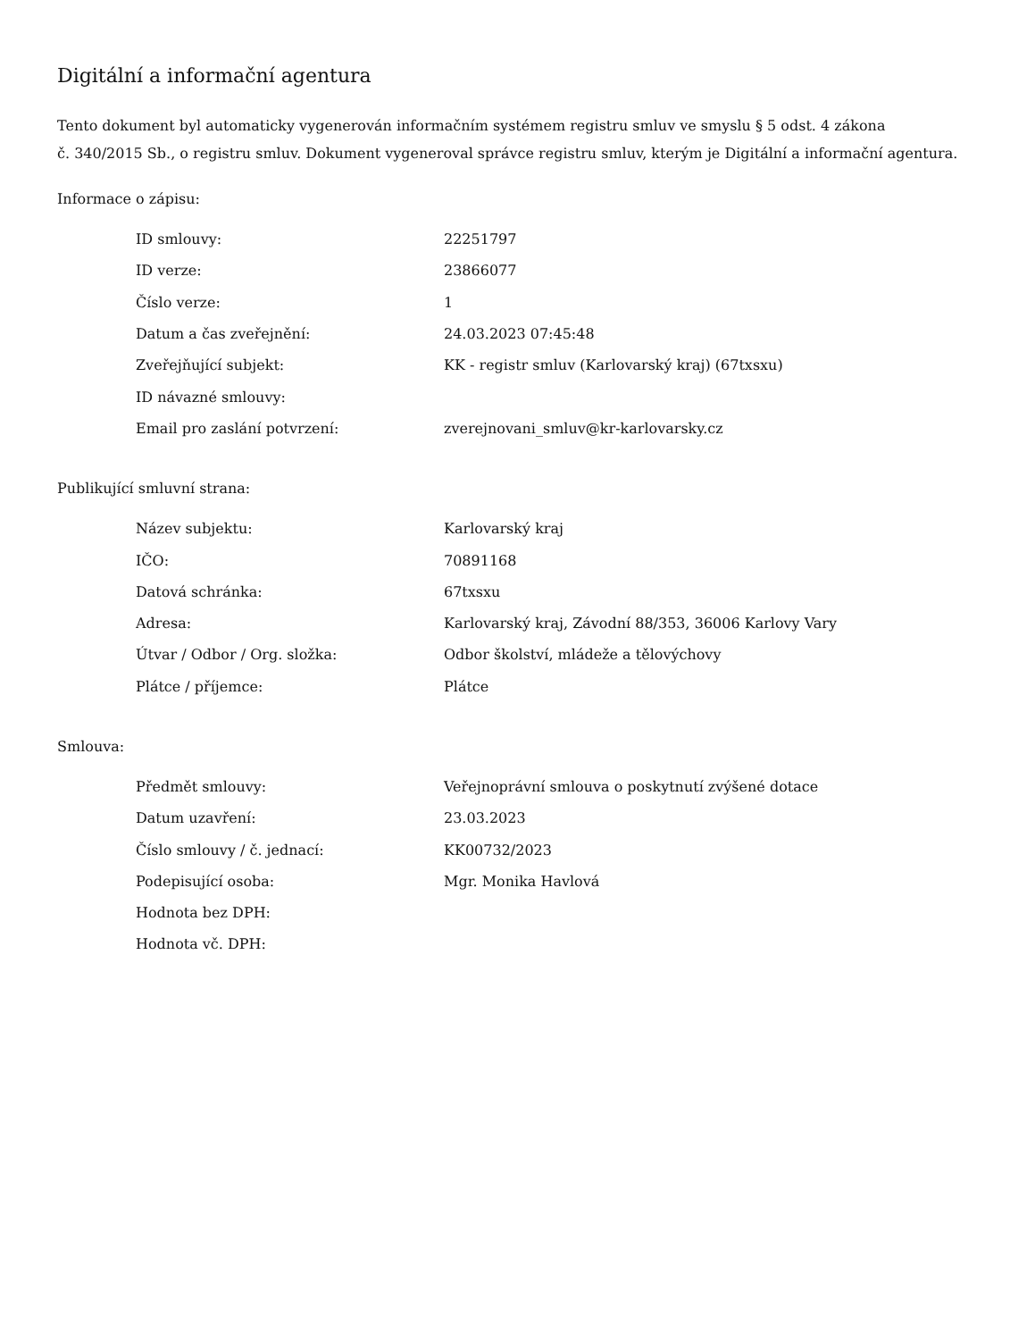Digitální a informační agentura
Tento dokument byl automaticky vygenerován informačním systémem registru smluv ve smyslu § 5 odst. 4 zákona
č. 340/2015 Sb., o registru smluv. Dokument vygeneroval správce registru smluv, kterým je Digitální a informační agentura.
Informace o zápisu:
| ID smlouvy: | 22251797 |
| ID verze: | 23866077 |
| Číslo verze: | 1 |
| Datum a čas zveřejnění: | 24.03.2023 07:45:48 |
| Zveřejňující subjekt: | KK - registr smluv (Karlovarský kraj) (67txsxu) |
| ID návazné smlouvy: | |
| Email pro zaslání potvrzení: | zverejnovani_smluv@kr-karlovarsky.cz |
Publikující smluvní strana:
| Název subjektu: | Karlovarský kraj |
| IČO: | 70891168 |
| Datová schránka: | 67txsxu |
| Adresa: | Karlovarský kraj, Závodní 88/353, 36006 Karlovy Vary |
| Útvar / Odbor / Org. složka: | Odbor školství, mládeže a tělovýchovy |
| Plátce / příjemce: | Plátce |
Smlouva:
| Předmět smlouvy: | Veřejnoprávní smlouva o poskytnutí zvýšené dotace |
| Datum uzavření: | 23.03.2023 |
| Číslo smlouvy / č. jednací: | KK00732/2023 |
| Podepisující osoba: | Mgr. Monika Havlová |
| Hodnota bez DPH: | |
| Hodnota vč. DPH: | |